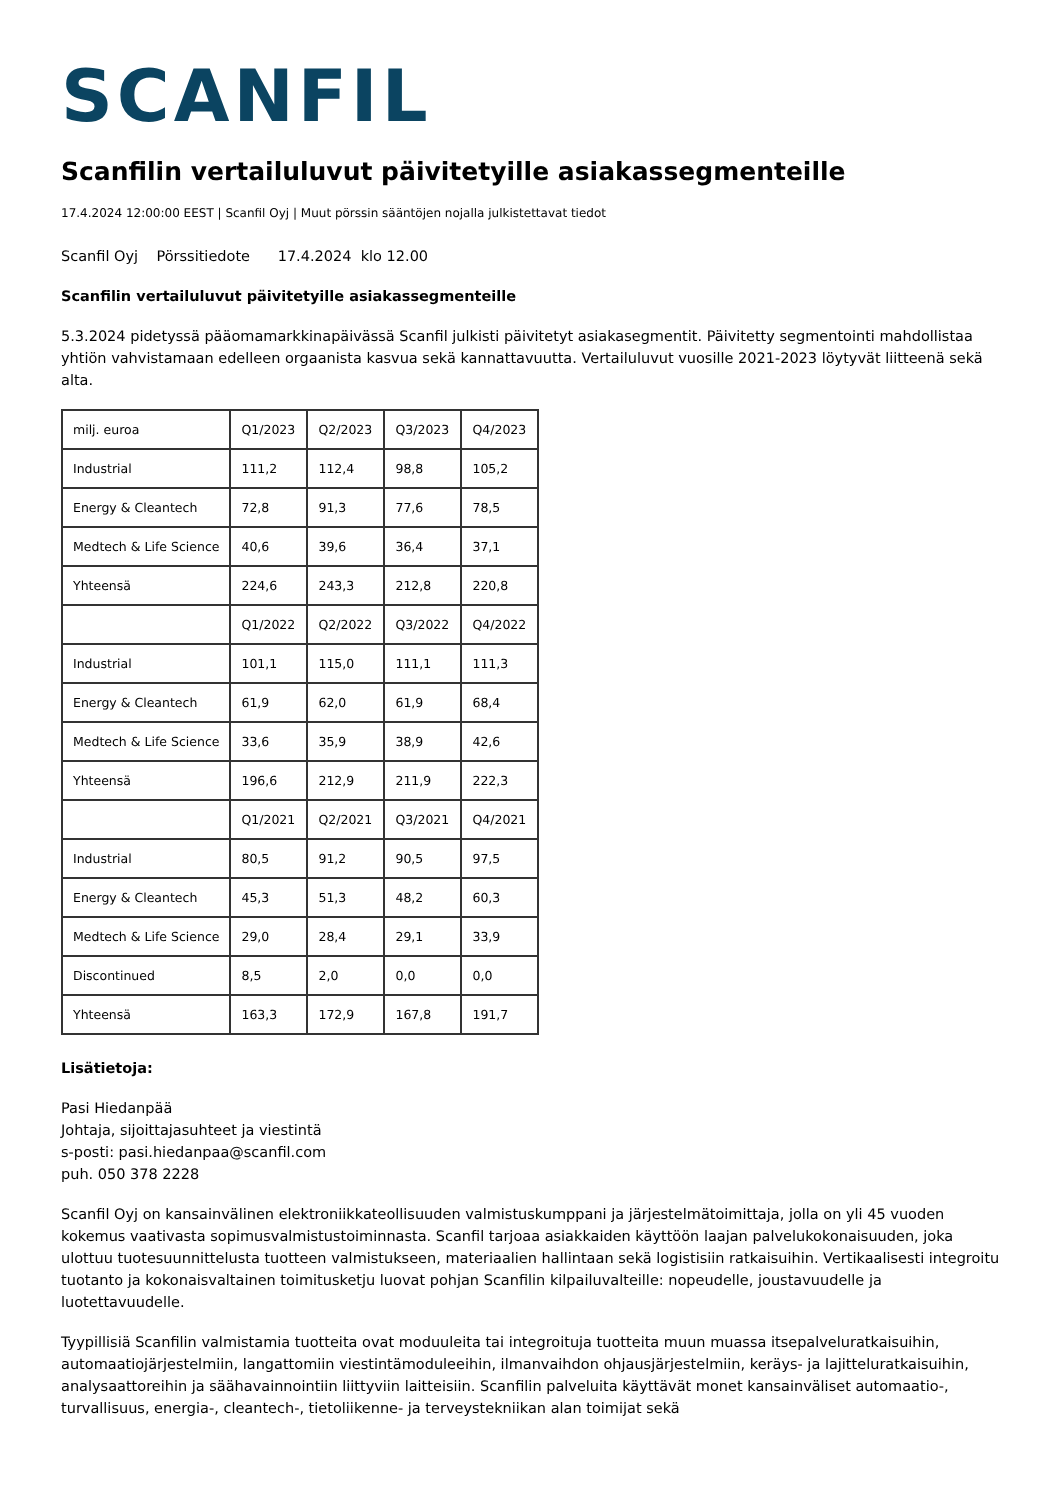SCANFIL
Scanfilin vertailuluvut päivitetyille asiakassegmenteille
17.4.2024 12:00:00 EEST | Scanfil Oyj | Muut pörssin sääntöjen nojalla julkistettavat tiedot
Scanfil Oyj Pörssitiedote 17.4.2024 klo 12.00
Scanfilin vertailuluvut päivitetyille asiakassegmenteille
5.3.2024 pidetyssä pääomamarkkinapäivässä Scanfil julkisti päivitetyt asiakasegmentit. Päivitetty segmentointi mahdollistaa yhtiön vahvistamaan edelleen orgaanista kasvua sekä kannattavuutta. Vertailuluvut vuosille 2021-2023 löytyvät liitteenä sekä alta.
| milj. euroa | Q1/2023 | Q2/2023 | Q3/2023 | Q4/2023 |
| Industrial | 111,2 | 112,4 | 98,8 | 105,2 |
| Energy & Cleantech | 72,8 | 91,3 | 77,6 | 78,5 |
| Medtech & Life Science | 40,6 | 39,6 | 36,4 | 37,1 |
| Yhteensä | 224,6 | 243,3 | 212,8 | 220,8 |
| | Q1/2022 | Q2/2022 | Q3/2022 | Q4/2022 |
| Industrial | 101,1 | 115,0 | 111,1 | 111,3 |
| Energy & Cleantech | 61,9 | 62,0 | 61,9 | 68,4 |
| Medtech & Life Science | 33,6 | 35,9 | 38,9 | 42,6 |
| Yhteensä | 196,6 | 212,9 | 211,9 | 222,3 |
| | Q1/2021 | Q2/2021 | Q3/2021 | Q4/2021 |
| Industrial | 80,5 | 91,2 | 90,5 | 97,5 |
| Energy & Cleantech | 45,3 | 51,3 | 48,2 | 60,3 |
| Medtech & Life Science | 29,0 | 28,4 | 29,1 | 33,9 |
| Discontinued | 8,5 | 2,0 | 0,0 | 0,0 |
| Yhteensä | 163,3 | 172,9 | 167,8 | 191,7 |
Lisätietoja:
Pasi Hiedanpää
Johtaja, sijoittajasuhteet ja viestintä
s-posti: pasi.hiedanpaa@scanfil.com
puh. 050 378 2228
Scanfil Oyj on kansainvälinen elektroniikkateollisuuden valmistuskumppani ja järjestelmätoimittaja, jolla on yli 45 vuoden kokemus vaativasta sopimusvalmistustoiminnasta. Scanfil tarjoaa asiakkaiden käyttöön laajan palvelukokonaisuuden, joka ulottuu tuotesuunnittelusta tuotteen valmistukseen, materiaalien hallintaan sekä logistisiin ratkaisuihin. Vertikaalisesti integroitu tuotanto ja kokonaisvaltainen toimitusketju luovat pohjan Scanfilin kilpailuvalteille: nopeudelle, joustavuudelle ja luotettavuudelle.
Tyypillisiä Scanfilin valmistamia tuotteita ovat moduuleita tai integroituja tuotteita muun muassa itsepalveluratkaisuihin, automaatiojärjestelmiin, langattomiin viestintämoduleeihin, ilmanvaihdon ohjausjärjestelmiin, keräys- ja lajitteluratkaisuihin, analysaattoreihin ja säähavainnointiin liittyviin laitteisiin. Scanfilin palveluita käyttävät monet kansainväliset automaatio-, turvallisuus, energia-, cleantech-, tietoliikenne- ja terveystekniikan alan toimijat sekä